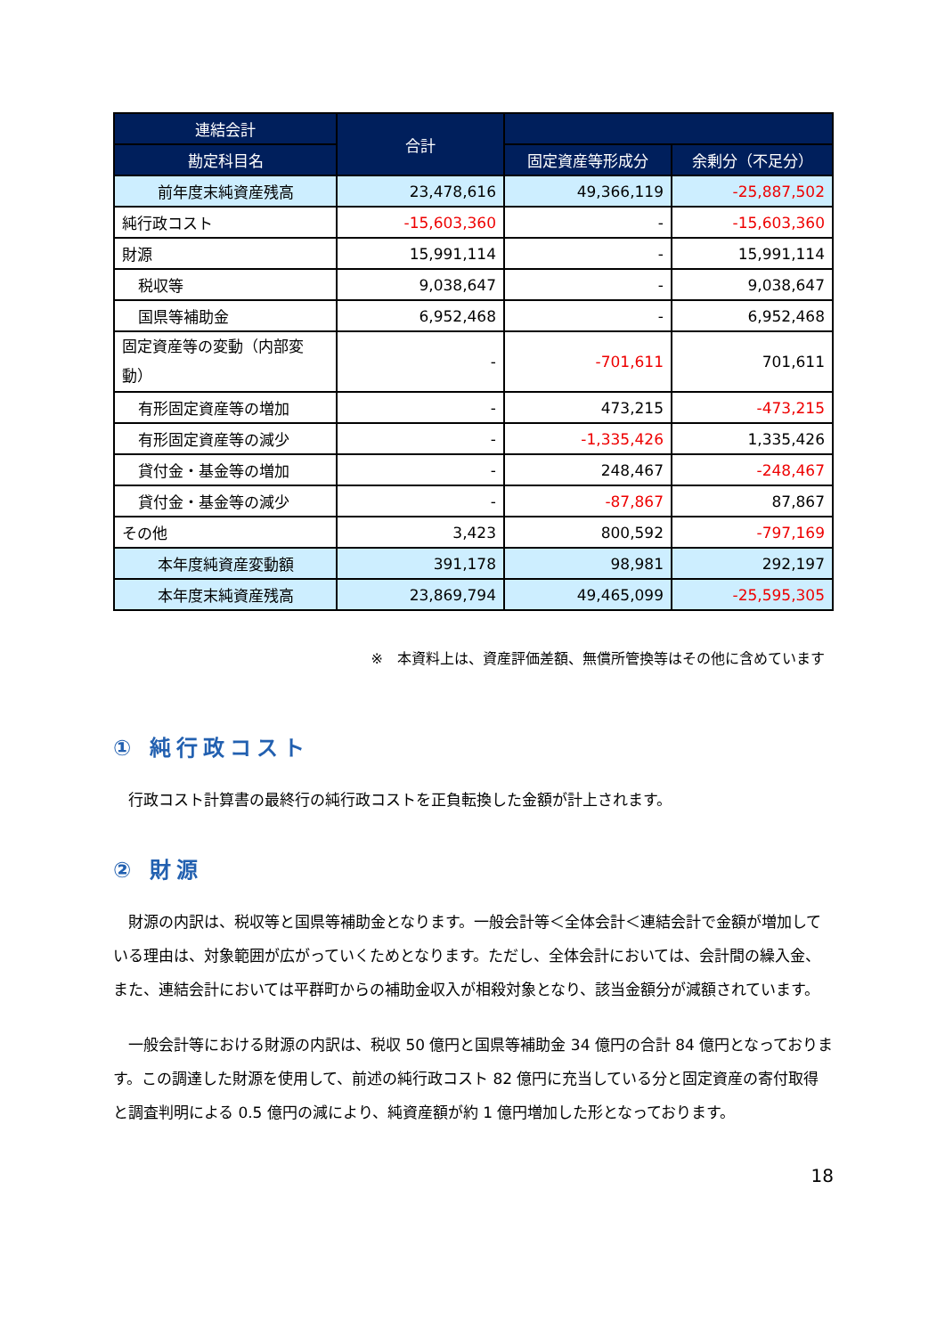| 連結会計 | 合計 | | |
| --- | --- | --- | --- |
| 勘定科目名 | | 固定資産等形成分 | 余剰分（不足分） |
| 前年度末純資産残高 | 23,478,616 | 49,366,119 | -25,887,502 |
| 純行政コスト | -15,603,360 | - | -15,603,360 |
| 財源 | 15,991,114 | - | 15,991,114 |
| 税収等 | 9,038,647 | - | 9,038,647 |
| 国県等補助金 | 6,952,468 | - | 6,952,468 |
| 固定資産等の変動（内部変動） | - | -701,611 | 701,611 |
| 有形固定資産等の増加 | - | 473,215 | -473,215 |
| 有形固定資産等の減少 | - | -1,335,426 | 1,335,426 |
| 貸付金・基金等の増加 | - | 248,467 | -248,467 |
| 貸付金・基金等の減少 | - | -87,867 | 87,867 |
| その他 | 3,423 | 800,592 | -797,169 |
| 本年度純資産変動額 | 391,178 | 98,981 | 292,197 |
| 本年度末純資産残高 | 23,869,794 | 49,465,099 | -25,595,305 |
※　本資料上は、資産評価差額、無償所管換等はその他に含めています
① 純行政コスト
　行政コスト計算書の最終行の純行政コストを正負転換した金額が計上されます。
② 財源
　財源の内訳は、税収等と国県等補助金となります。一般会計等＜全体会計＜連結会計で金額が増加している理由は、対象範囲が広がっていくためとなります。ただし、全体会計においては、会計間の繰入金、また、連結会計においては平群町からの補助金収入が相殺対象となり、該当金額分が減額されています。
　一般会計等における財源の内訳は、税収 50 億円と国県等補助金 34 億円の合計 84 億円となっております。この調達した財源を使用して、前述の純行政コスト 82 億円に充当している分と固定資産の寄付取得と調査判明による 0.5 億円の減により、純資産額が約 1 億円増加した形となっております。
18